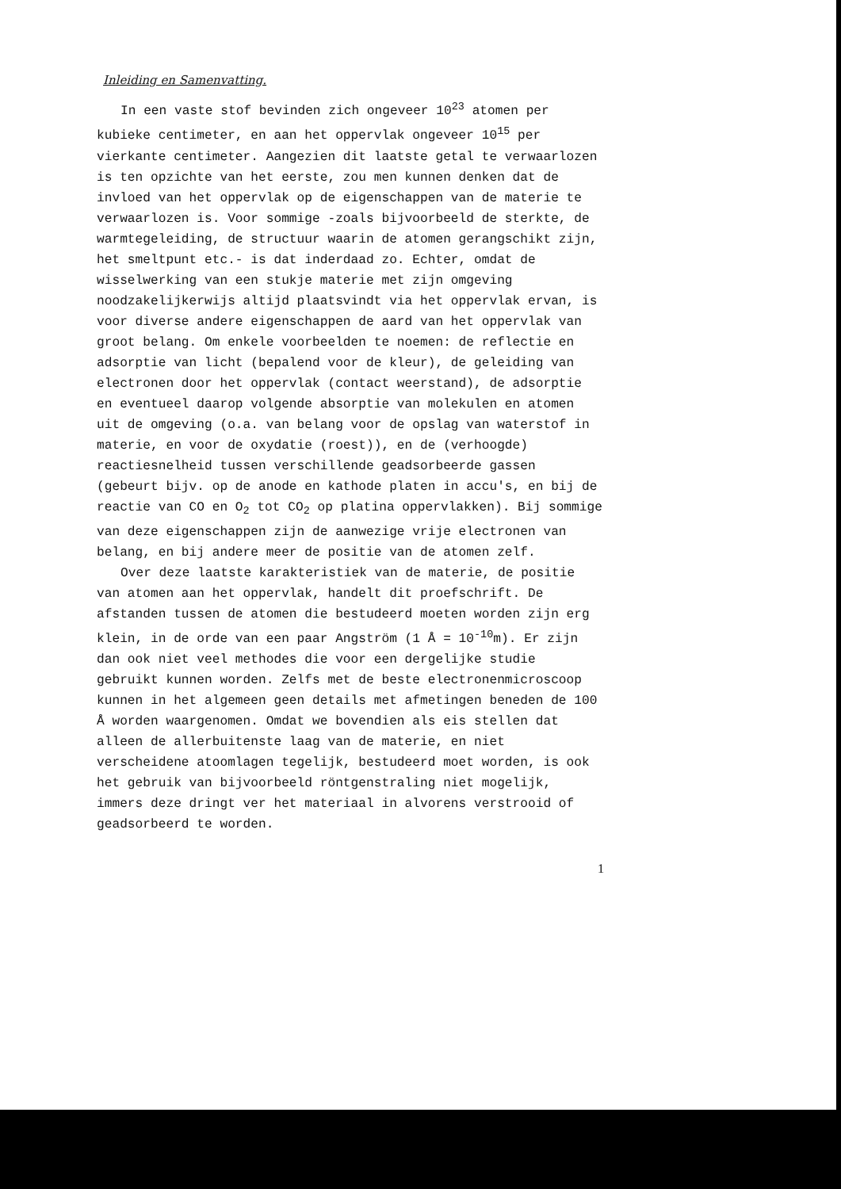Inleiding en Samenvatting.
In een vaste stof bevinden zich ongeveer 10<sup>23</sup> atomen per kubieke centimeter, en aan het oppervlak ongeveer 10<sup>15</sup> per vierkante centimeter. Aangezien dit laatste getal te verwaarlozen is ten opzichte van het eerste, zou men kunnen denken dat de invloed van het oppervlak op de eigenschappen van de materie te verwaarlozen is. Voor sommige -zoals bijvoorbeeld de sterkte, de warmtegeleiding, de structuur waarin de atomen gerangschikt zijn, het smeltpunt etc.- is dat inderdaad zo. Echter, omdat de wisselwerking van een stukje materie met zijn omgeving noodzakelijkerwijs altijd plaatsvindt via het oppervlak ervan, is voor diverse andere eigenschappen de aard van het oppervlak van groot belang. Om enkele voorbeelden te noemen: de reflectie en adsorptie van licht (bepalend voor de kleur), de geleiding van electronen door het oppervlak (contact weerstand), de adsorptie en eventueel daarop volgende absorptie van molekulen en atomen uit de omgeving (o.a. van belang voor de opslag van waterstof in materie, en voor de oxydatie (roest)), en de (verhoogde) reactiesnelheid tussen verschillende geadsorbeerde gassen (gebeurt bijv. op de anode en kathode platen in accu's, en bij de reactie van CO en O<sub>2</sub> tot CO<sub>2</sub> op platina oppervlakken). Bij sommige van deze eigenschappen zijn de aanwezige vrije electronen van belang, en bij andere meer de positie van de atomen zelf.
Over deze laatste karakteristiek van de materie, de positie van atomen aan het oppervlak, handelt dit proefschrift. De afstanden tussen de atomen die bestudeerd moeten worden zijn erg klein, in de orde van een paar Angström (1 Å = 10<sup>-10</sup>m). Er zijn dan ook niet veel methodes die voor een dergelijke studie gebruikt kunnen worden. Zelfs met de beste electronenmicroscoop kunnen in het algemeen geen details met afmetingen beneden de 100 Å worden waargenomen. Omdat we bovendien als eis stellen dat alleen de allerbuitenste laag van de materie, en niet verscheidene atoomlagen tegelijk, bestudeerd moet worden, is ook het gebruik van bijvoorbeeld röntgenstraling niet mogelijk, immers deze dringt ver het materiaal in alvorens verstrooid of geadsorbeerd te worden.
1